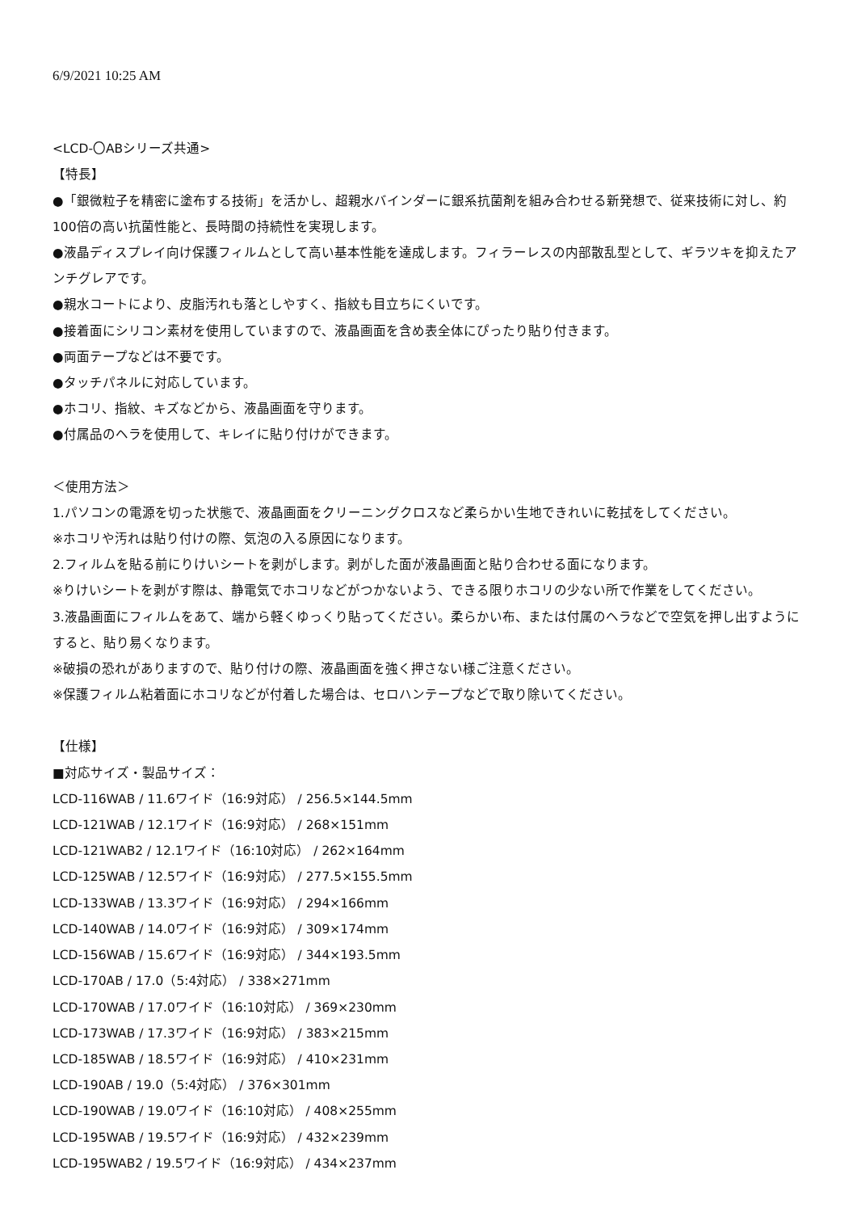6/9/2021 10:25 AM
<LCD-〇ABシリーズ共通>
【特長】
●「銀微粒子を精密に塗布する技術」を活かし、超親水バインダーに銀系抗菌剤を組み合わせる新発想で、従来技術に対し、約100倍の高い抗菌性能と、長時間の持続性を実現します。
●液晶ディスプレイ向け保護フィルムとして高い基本性能を達成します。フィラーレスの内部散乱型として、ギラツキを抑えたアンチグレアです。
●親水コートにより、皮脂汚れも落としやすく、指紋も目立ちにくいです。
●接着面にシリコン素材を使用していますので、液晶画面を含め表全体にぴったり貼り付きます。
●両面テープなどは不要です。
●タッチパネルに対応しています。
●ホコリ、指紋、キズなどから、液晶画面を守ります。
●付属品のヘラを使用して、キレイに貼り付けができます。
＜使用方法＞
1.パソコンの電源を切った状態で、液晶画面をクリーニングクロスなど柔らかい生地できれいに乾拭をしてください。
※ホコリや汚れは貼り付けの際、気泡の入る原因になります。
2.フィルムを貼る前にりけいシートを剥がします。剥がした面が液晶画面と貼り合わせる面になります。
※りけいシートを剥がす際は、静電気でホコリなどがつかないよう、できる限りホコリの少ない所で作業をしてください。
3.液晶画面にフィルムをあて、端から軽くゆっくり貼ってください。柔らかい布、または付属のヘラなどで空気を押し出すようにすると、貼り易くなります。
※破損の恐れがありますので、貼り付けの際、液晶画面を強く押さない様ご注意ください。
※保護フィルム粘着面にホコリなどが付着した場合は、セロハンテープなどで取り除いてください。
【仕様】
■対応サイズ・製品サイズ：
LCD-116WAB / 11.6ワイド（16:9対応） / 256.5×144.5mm
LCD-121WAB / 12.1ワイド（16:9対応） / 268×151mm
LCD-121WAB2 / 12.1ワイド（16:10対応） / 262×164mm
LCD-125WAB / 12.5ワイド（16:9対応） / 277.5×155.5mm
LCD-133WAB / 13.3ワイド（16:9対応） / 294×166mm
LCD-140WAB / 14.0ワイド（16:9対応） / 309×174mm
LCD-156WAB / 15.6ワイド（16:9対応） / 344×193.5mm
LCD-170AB / 17.0（5:4対応） / 338×271mm
LCD-170WAB / 17.0ワイド（16:10対応） / 369×230mm
LCD-173WAB / 17.3ワイド（16:9対応） / 383×215mm
LCD-185WAB / 18.5ワイド（16:9対応） / 410×231mm
LCD-190AB / 19.0（5:4対応） / 376×301mm
LCD-190WAB / 19.0ワイド（16:10対応） / 408×255mm
LCD-195WAB / 19.5ワイド（16:9対応） / 432×239mm
LCD-195WAB2 / 19.5ワイド（16:9対応） / 434×237mm